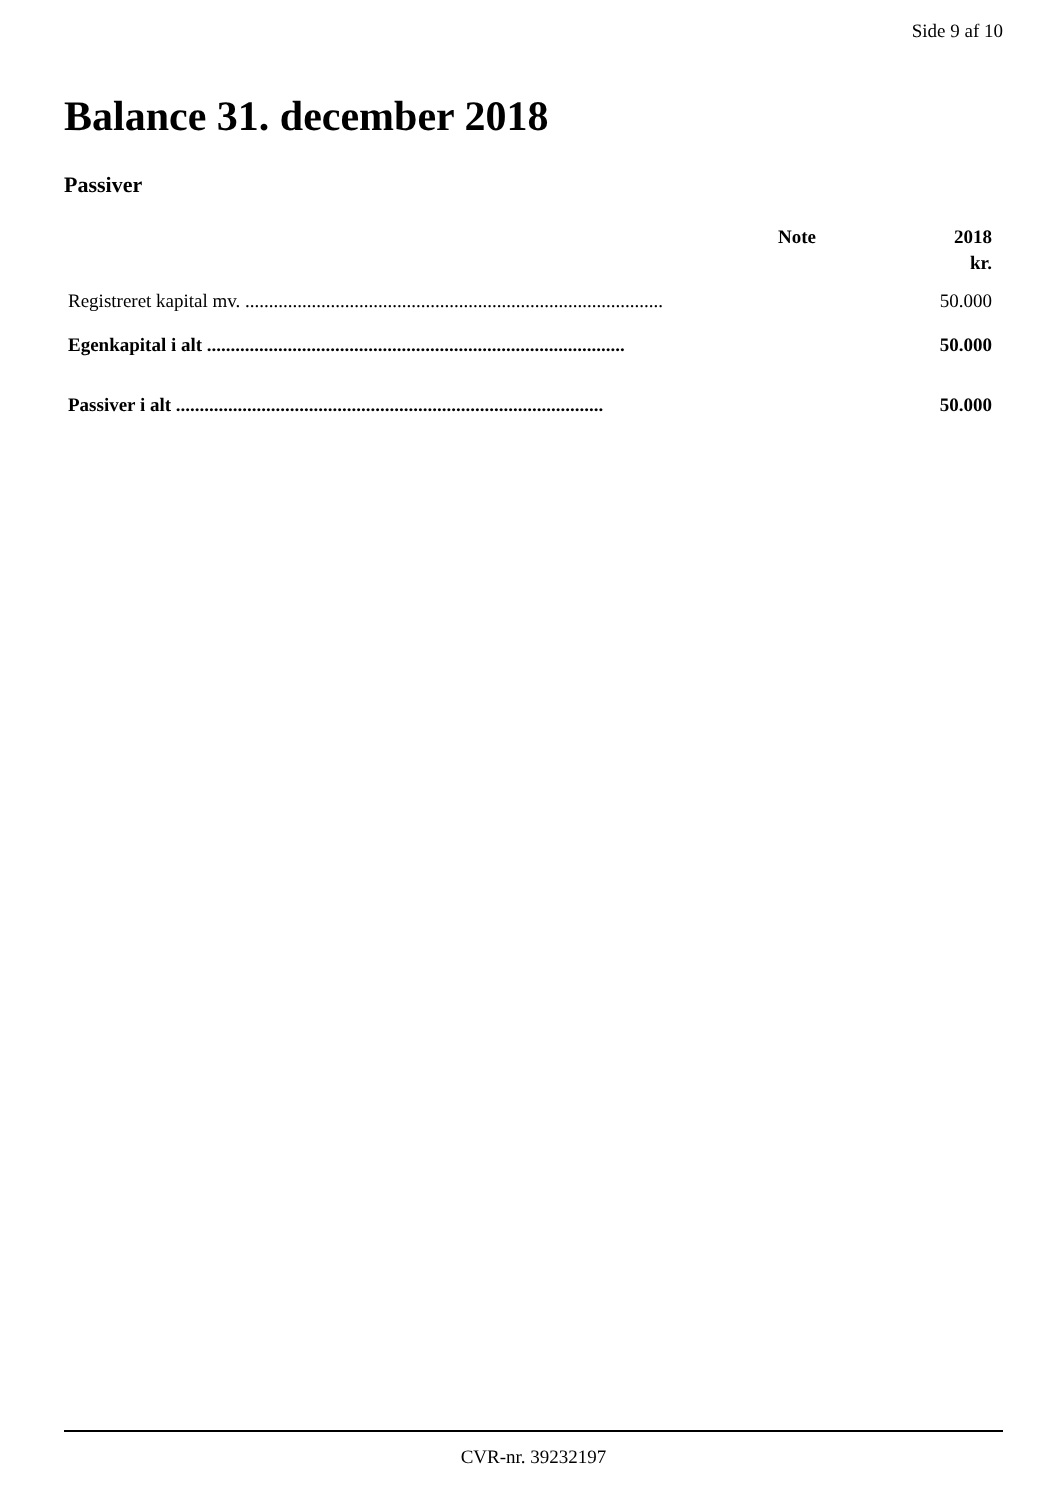Side 9 af 10
Balance 31. december 2018
Passiver
| | Note | 2018 |
| --- | --- | --- |
| | | kr. |
| Registreret kapital mv. ........................................................................................ | | 50.000 |
| Egenkapital i alt ........................................................................................ | | 50.000 |
| Passiver i alt .......................................................................................... | | 50.000 |
CVR-nr. 39232197